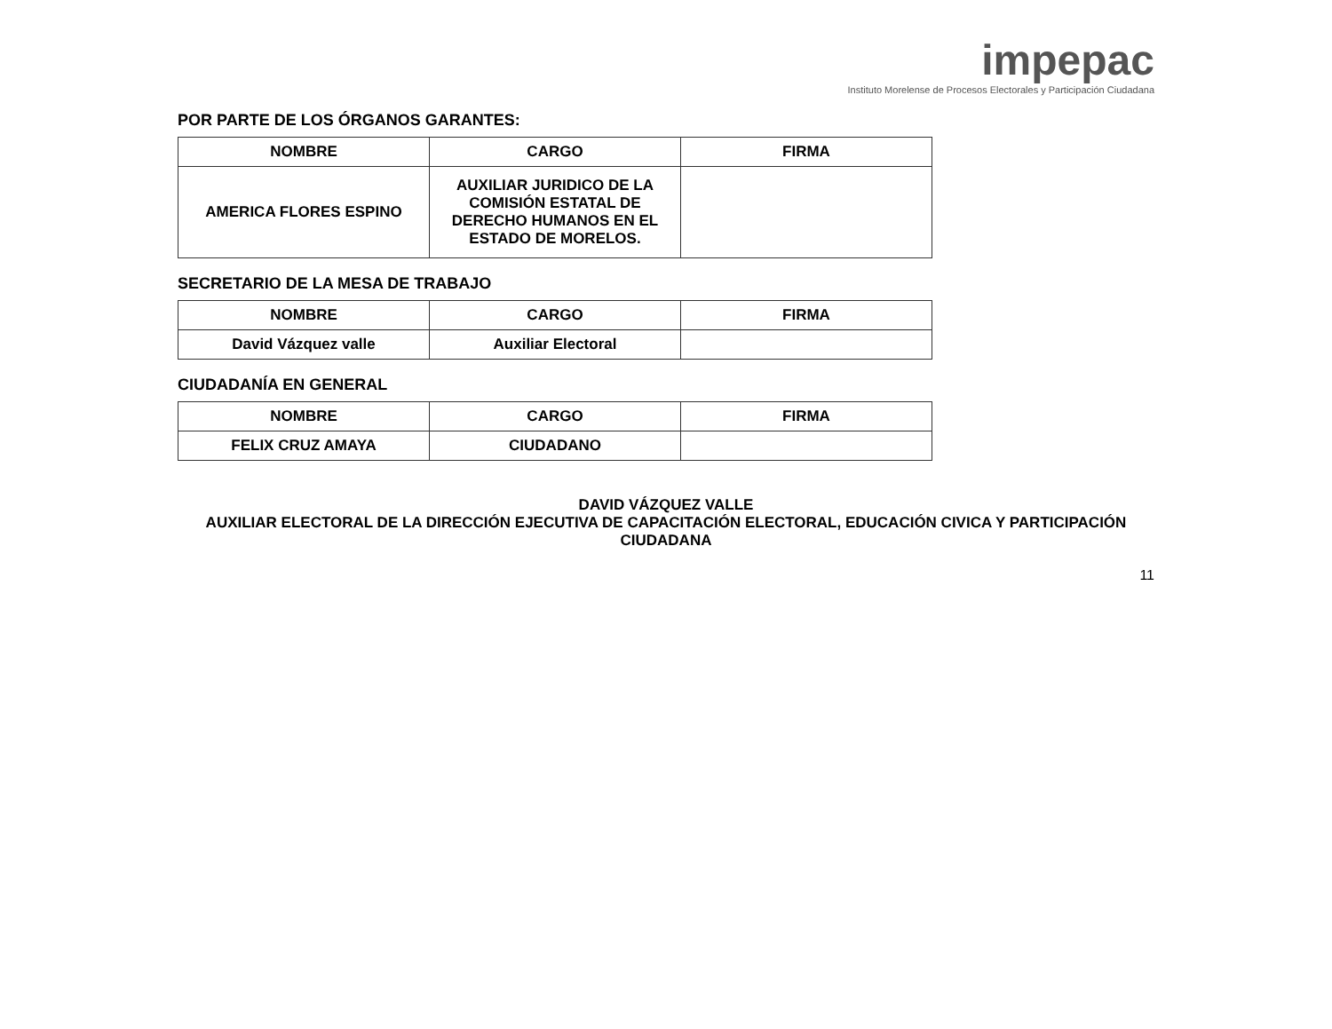impepac
Instituto Morelense de Procesos Electorales y Participación Ciudadana
POR PARTE DE LOS ÓRGANOS GARANTES:
| NOMBRE | CARGO | FIRMA |
| --- | --- | --- |
| AMERICA FLORES ESPINO | AUXILIAR JURIDICO DE LA COMISIÓN ESTATAL DE DERECHO HUMANOS EN EL ESTADO DE MORELOS. | |
SECRETARIO DE LA MESA DE TRABAJO
| NOMBRE | CARGO | FIRMA |
| --- | --- | --- |
| David Vázquez valle | Auxiliar Electoral | |
CIUDADANÍA EN GENERAL
| NOMBRE | CARGO | FIRMA |
| --- | --- | --- |
| FELIX CRUZ AMAYA | CIUDADANO | |
DAVID VÁZQUEZ VALLE
AUXILIAR ELECTORAL DE LA DIRECCIÓN EJECUTIVA DE CAPACITACIÓN ELECTORAL, EDUCACIÓN CIVICA Y PARTICIPACIÓN CIUDADANA
11